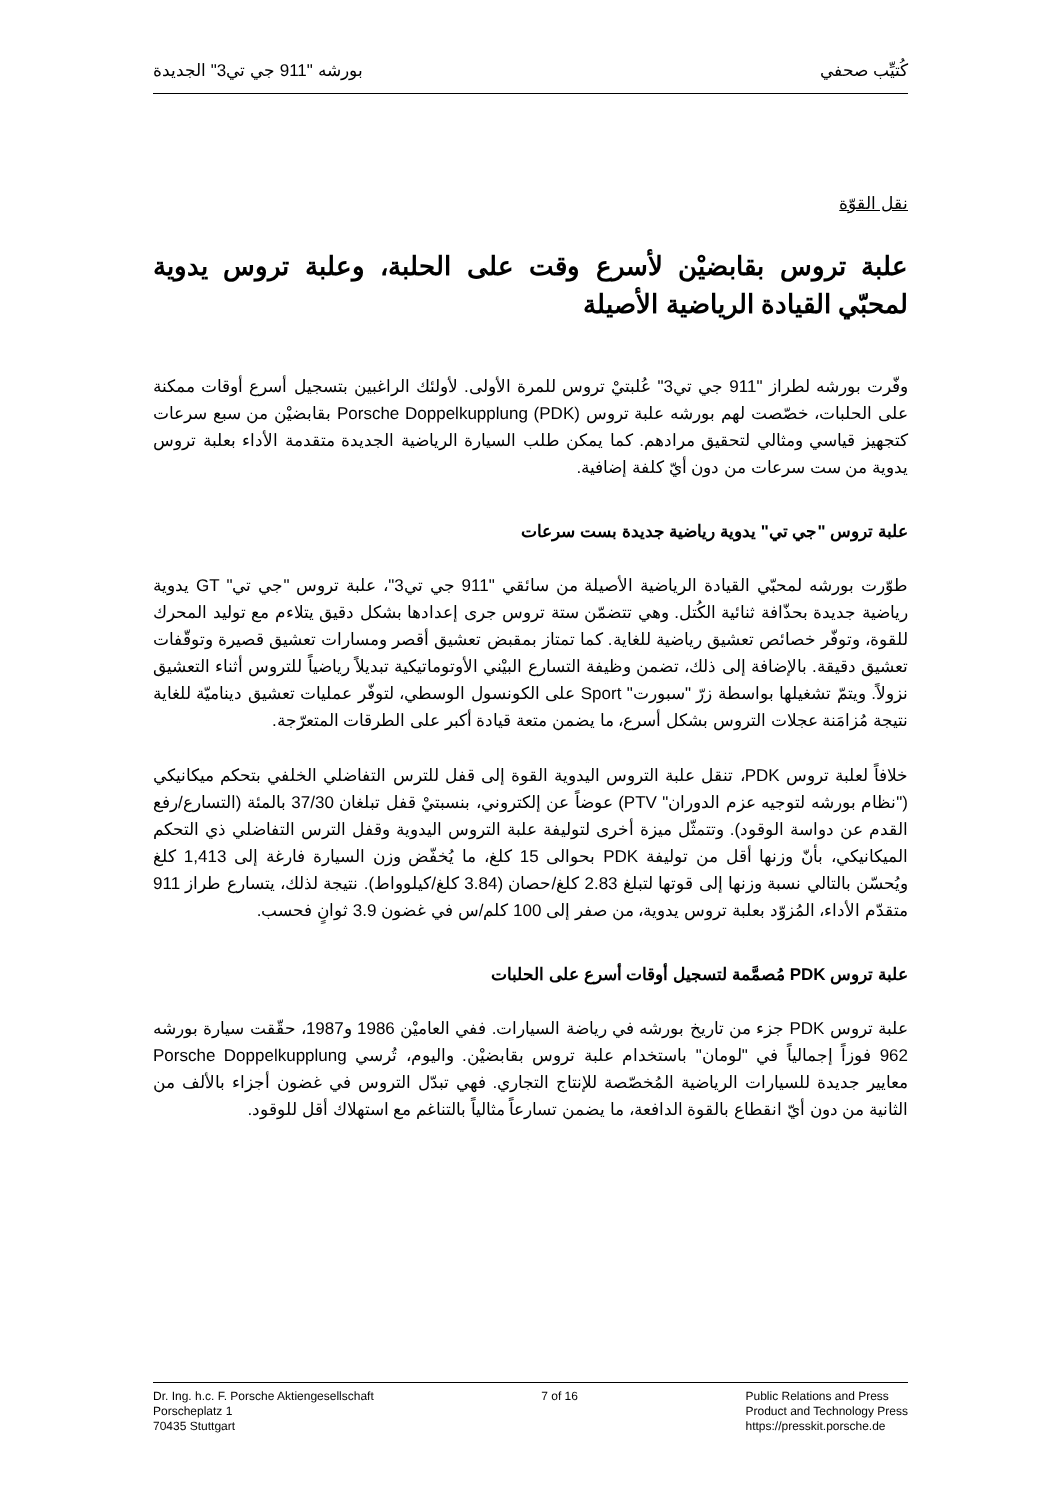كُتيِّب صحفي بورشه "911 جي تي3" الجديدة
نقل القوّة
علبة تروس بقابضيْن لأسرع وقت على الحلبة، وعلبة تروس يدوية لمحبّي القيادة الرياضية الأصيلة
وفّرت بورشه لطراز "911 جي تي3" عُلبتيْ تروس للمرة الأولى. لأولئك الراغبين بتسجيل أسرع أوقات ممكنة على الحلبات، خصّصت لهم بورشه علبة تروس Porsche Doppelkupplung (PDK) بقابضيْن من سبع سرعات كتجهيز قياسي ومثالي لتحقيق مرادهم. كما يمكن طلب السيارة الرياضية الجديدة متقدمة الأداء بعلبة تروس يدوية من ست سرعات من دون أيّ كلفة إضافية.
علبة تروس "جي تي" يدوية رياضية جديدة بست سرعات
طوّرت بورشه لمحبّي القيادة الرياضية الأصيلة من سائقي "911 جي تي3"، علبة تروس "جي تي" GT يدوية رياضية جديدة بحذّافة ثنائية الكُتل. وهي تتضمّن ستة تروس جرى إعدادها بشكل دقيق يتلاءم مع توليد المحرك للقوة، وتوفّر خصائص تعشيق رياضية للغاية. كما تمتاز بمقبض تعشيق أقصر ومسارات تعشيق قصيرة وتوقّفات تعشيق دقيقة. بالإضافة إلى ذلك، تضمن وظيفة التسارع البيْني الأوتوماتيكية تبديلاً رياضياً للتروس أثناء التعشيق نزولاً. ويتمّ تشغيلها بواسطة زرّ "سبورت" Sport على الكونسول الوسطي، لتوفّر عمليات تعشيق ديناميّة للغاية نتيجة مُزامَنة عجلات التروس بشكل أسرع، ما يضمن متعة قيادة أكبر على الطرقات المتعرّجة.
خلافاً لعلبة تروس PDK، تنقل علبة التروس اليدوية القوة إلى قفل للترس التفاضلي الخلفي بتحكم ميكانيكي ("نظام بورشه لتوجيه عزم الدوران" PTV) عوضاً عن إلكتروني، بنسبتيْ قفل تبلغان 37/30 بالمئة (التسارع/رفع القدم عن دواسة الوقود). وتتمثّل ميزة أخرى لتوليفة علبة التروس اليدوية وقفل الترس التفاضلي ذي التحكم الميكانيكي، بأنّ وزنها أقل من توليفة PDK بحوالى 15 كلغ، ما يُخفّض وزن السيارة فارغة إلى 1,413 كلغ ويُحسّن بالتالي نسبة وزنها إلى قوتها لتبلغ 2.83 كلغ/حصان (3.84 كلغ/كيلوواط). نتيجة لذلك، يتسارع طراز 911 متقدّم الأداء، المُزوّد بعلبة تروس يدوية، من صفر إلى 100 كلم/س في غضون 3.9 ثوانٍ فحسب.
علبة تروس PDK مُصمَّمة لتسجيل أوقات أسرع على الحلبات
علبة تروس PDK جزء من تاريخ بورشه في رياضة السيارات. ففي العاميْن 1986 و1987، حقّقت سيارة بورشه 962 فوزاً إجمالياً في "لومان" باستخدام علبة تروس بقابضيْن. واليوم، تُرسي Porsche Doppelkupplung معايير جديدة للسيارات الرياضية المُخصّصة للإنتاج التجاري. فهي تبدّل التروس في غضون أجزاء بالألف من الثانية من دون أيّ انقطاع بالقوة الدافعة، ما يضمن تسارعاً مثالياً بالتناغم مع استهلاك أقل للوقود.
Dr. Ing. h.c. F. Porsche Aktiengesellschaft
Porscheplatz 1
70435 Stuttgart
7 of 16 Public Relations and Press
Product and Technology Press
https://presskit.porsche.de